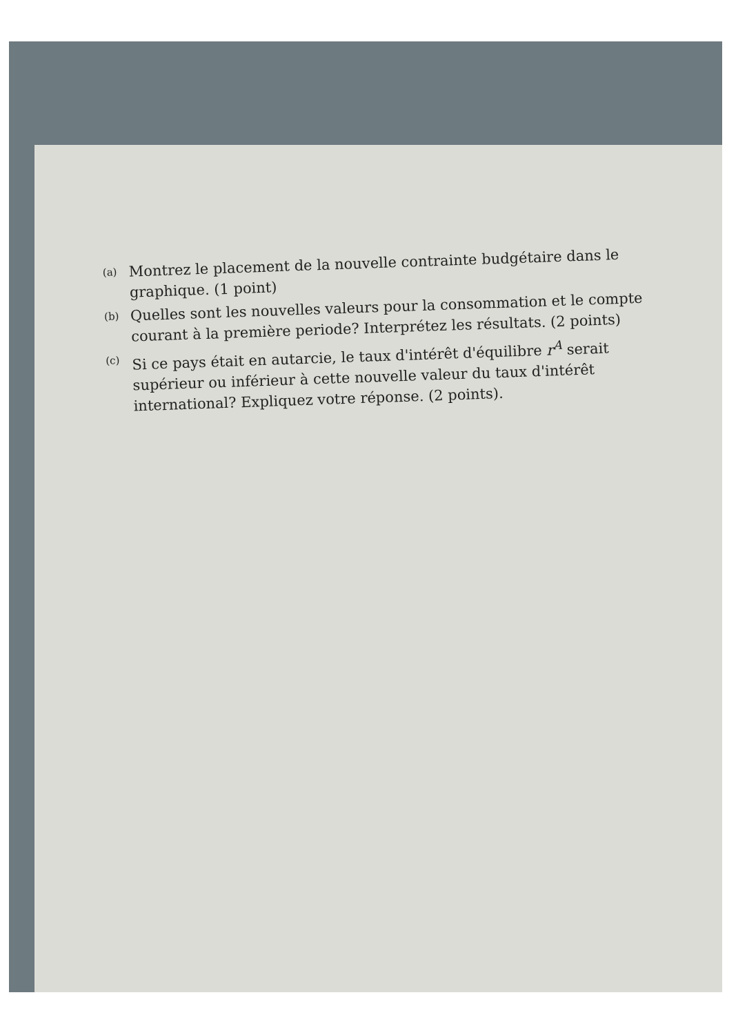(a) Montrez le placement de la nouvelle contrainte budgétaire dans le graphique. (1 point)
(b) Quelles sont les nouvelles valeurs pour la consommation et le compte courant à la première periode? Interprétez les résultats. (2 points)
(c) Si ce pays était en autarcie, le taux d'intérêt d'équilibre r<sup>A</sup> serait supérieur ou inférieur à cette nouvelle valeur du taux d'intérêt international? Expliquez votre réponse. (2 points).